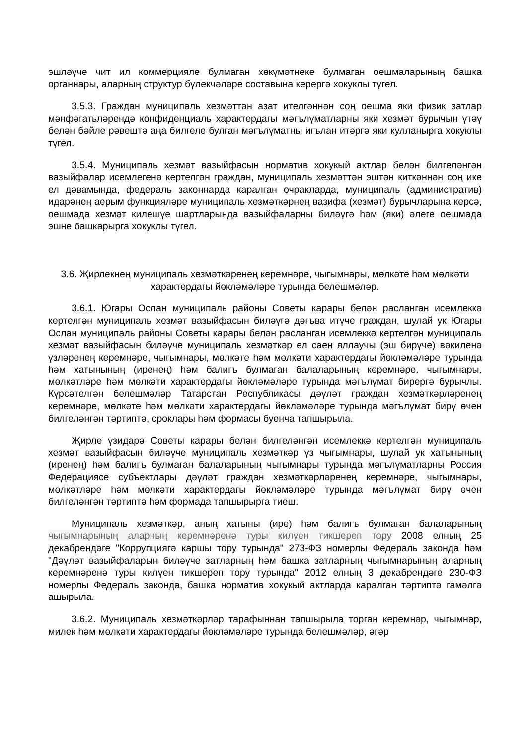эшләүче чит ил коммерцияле булмаган хөкүмәтнеке булмаган оешмаларының башка органнары, аларның структур бүлекчәләре составына керергә хокуклы түгел.
3.5.3. Граждан муниципаль хезмәттән азат ителгәннән соң оешма яки физик затлар мәнфәгатьләрендә конфиденциаль характердагы мәгълүматларны яки хезмәт бурычын үтәү белән бәйле рәвештә аңа билгеле булган мәгълүматны игълан итәргә яки кулланырга хокуклы түгел.
3.5.4. Муниципаль хезмәт вазыйфасын норматив хокукый актлар белән билгеләнгән вазыйфалар исемлегенә кертелгән граждан, муниципаль хезмәттән эштән киткәннән соң ике ел дәвамында, федераль законнарда каралган очракларда, муниципаль (административ) идарәнең аерым функцияләре муниципаль хезмәткәрнең вазифа (хезмәт) бурычларына керсә, оешмада хезмәт килешүе шартларында вазыйфаларны биләүгә һәм (яки) әлеге оешмада эшне башкарырга хокуклы түгел.
3.6. Җирлекнең муниципаль хезмәткәренең керемнәре, чыгымнары, мөлкәте һәм мөлкәти характердагы йөкләмәләре турында белешмәләр.
3.6.1. Югары Ослан муниципаль районы Советы карары белән расланган исемлеккә кертелгән муниципаль хезмәт вазыйфасын биләүгә дәгъва итүче граждан, шулай ук Югары Ослан муниципаль районы Советы карары белән расланган исемлеккә кертелгән муниципаль хезмәт вазыйфасын биләүче муниципаль хезмәткәр ел саен яллаучы (эш бирүче) вәкиленә үзләренең керемнәре, чыгымнары, мөлкәте һәм мөлкәти характердагы йөкләмәләре турында һәм хатынының (иренең) һәм балигъ булмаган балаларының керемнәре, чыгымнары, мөлкәтләре һәм мөлкәти характердагы йөкләмәләре турында мәгълүмат бирергә бурычлы. Күрсәтелгән белешмәләр Татарстан Республикасы дәүләт граждан хезмәткәрләренең керемнәре, мөлкәте һәм мөлкәти характердагы йөкләмәләре турында мәгълүмат бирү өчен билгеләнгән тәртиптә, сроклары һәм формасы буенча тапшырыла.
Җирле үзидарә Советы карары белән билгеләнгән исемлеккә кертелгән муниципаль хезмәт вазыйфасын биләүче муниципаль хезмәткәр үз чыгымнары, шулай ук хатынының (иренең) һәм балигъ булмаган балаларының чыгымнары турында мәгълүматларны Россия Федерациясе субъектлары дәүләт граждан хезмәткәрләренең керемнәре, чыгымнары, мөлкәтләре һәм мөлкәти характердагы йөкләмәләре турында мәгълүмат бирү өчен билгеләнгән тәртиптә һәм формада тапшырырга тиеш.
Муниципаль хезмәткәр, аның хатыны (ире) һәм балигъ булмаган балаларының чыгымнарының аларның керемнәренә туры килүен тикшереп тору 2008 елның 25 декабрендәге "Коррупциягә каршы тору турында" 273-ФЗ номерлы Федераль законда һәм "Дәүләт вазыйфаларын биләүче затларның һәм башка затларның чыгымнарының аларның керемнәренә туры килүен тикшереп тору турында" 2012 елның 3 декабрендәге 230-ФЗ номерлы Федераль законда, башка норматив хокукый актларда каралган тәртиптә гамәлгә ашырыла.
3.6.2. Муниципаль хезмәткәрләр тарафыннан тапшырыла торган керемнәр, чыгымнар, милек һәм мөлкәти характердагы йөкләмәләре турында белешмәләр, әгәр